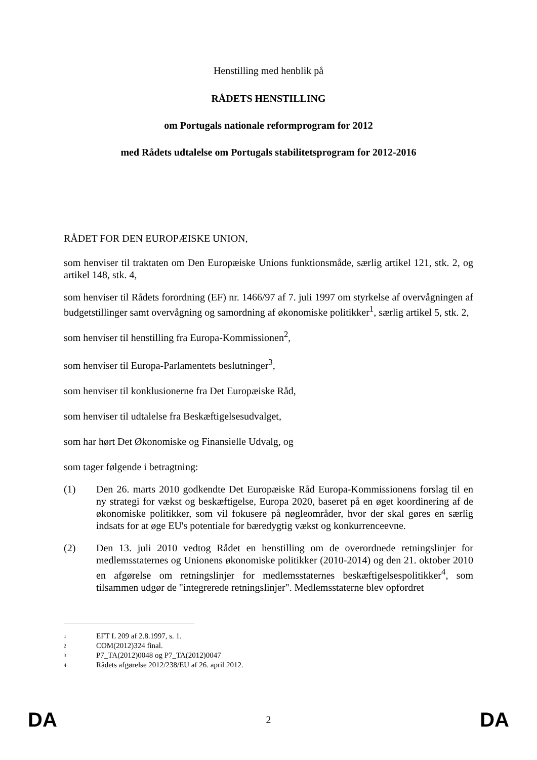Henstilling med henblik på
RÅDETS HENSTILLING
om Portugals nationale reformprogram for 2012
med Rådets udtalelse om Portugals stabilitetsprogram for 2012-2016
RÅDET FOR DEN EUROPÆISKE UNION,
som henviser til traktaten om Den Europæiske Unions funktionsmåde, særlig artikel 121, stk. 2, og artikel 148, stk. 4,
som henviser til Rådets forordning (EF) nr. 1466/97 af 7. juli 1997 om styrkelse af overvågningen af budgetstillinger samt overvågning og samordning af økonomiske politikker<sup>1</sup>, særlig artikel 5, stk. 2,
som henviser til henstilling fra Europa-Kommissionen<sup>2</sup>,
som henviser til Europa-Parlamentets beslutninger<sup>3</sup>,
som henviser til konklusionerne fra Det Europæiske Råd,
som henviser til udtalelse fra Beskæftigelsesudvalget,
som har hørt Det Økonomiske og Finansielle Udvalg, og
som tager følgende i betragtning:
(1) Den 26. marts 2010 godkendte Det Europæiske Råd Europa-Kommissionens forslag til en ny strategi for vækst og beskæftigelse, Europa 2020, baseret på en øget koordinering af de økonomiske politikker, som vil fokusere på nøgleområder, hvor der skal gøres en særlig indsats for at øge EU's potentiale for bæredygtig vækst og konkurrenceevne.
(2) Den 13. juli 2010 vedtog Rådet en henstilling om de overordnede retningslinjer for medlemsstaternes og Unionens økonomiske politikker (2010-2014) og den 21. oktober 2010 en afgørelse om retningslinjer for medlemsstaternes beskæftigelsespolitikker<sup>4</sup>, som tilsammen udgør de "integrerede retningslinjer". Medlemsstaterne blev opfordret
1 EFT L 209 af 2.8.1997, s. 1.
2 COM(2012)324 final.
3 P7_TA(2012)0048 og P7_TA(2012)0047
4 Rådets afgørelse 2012/238/EU af 26. april 2012.
DA 2 DA